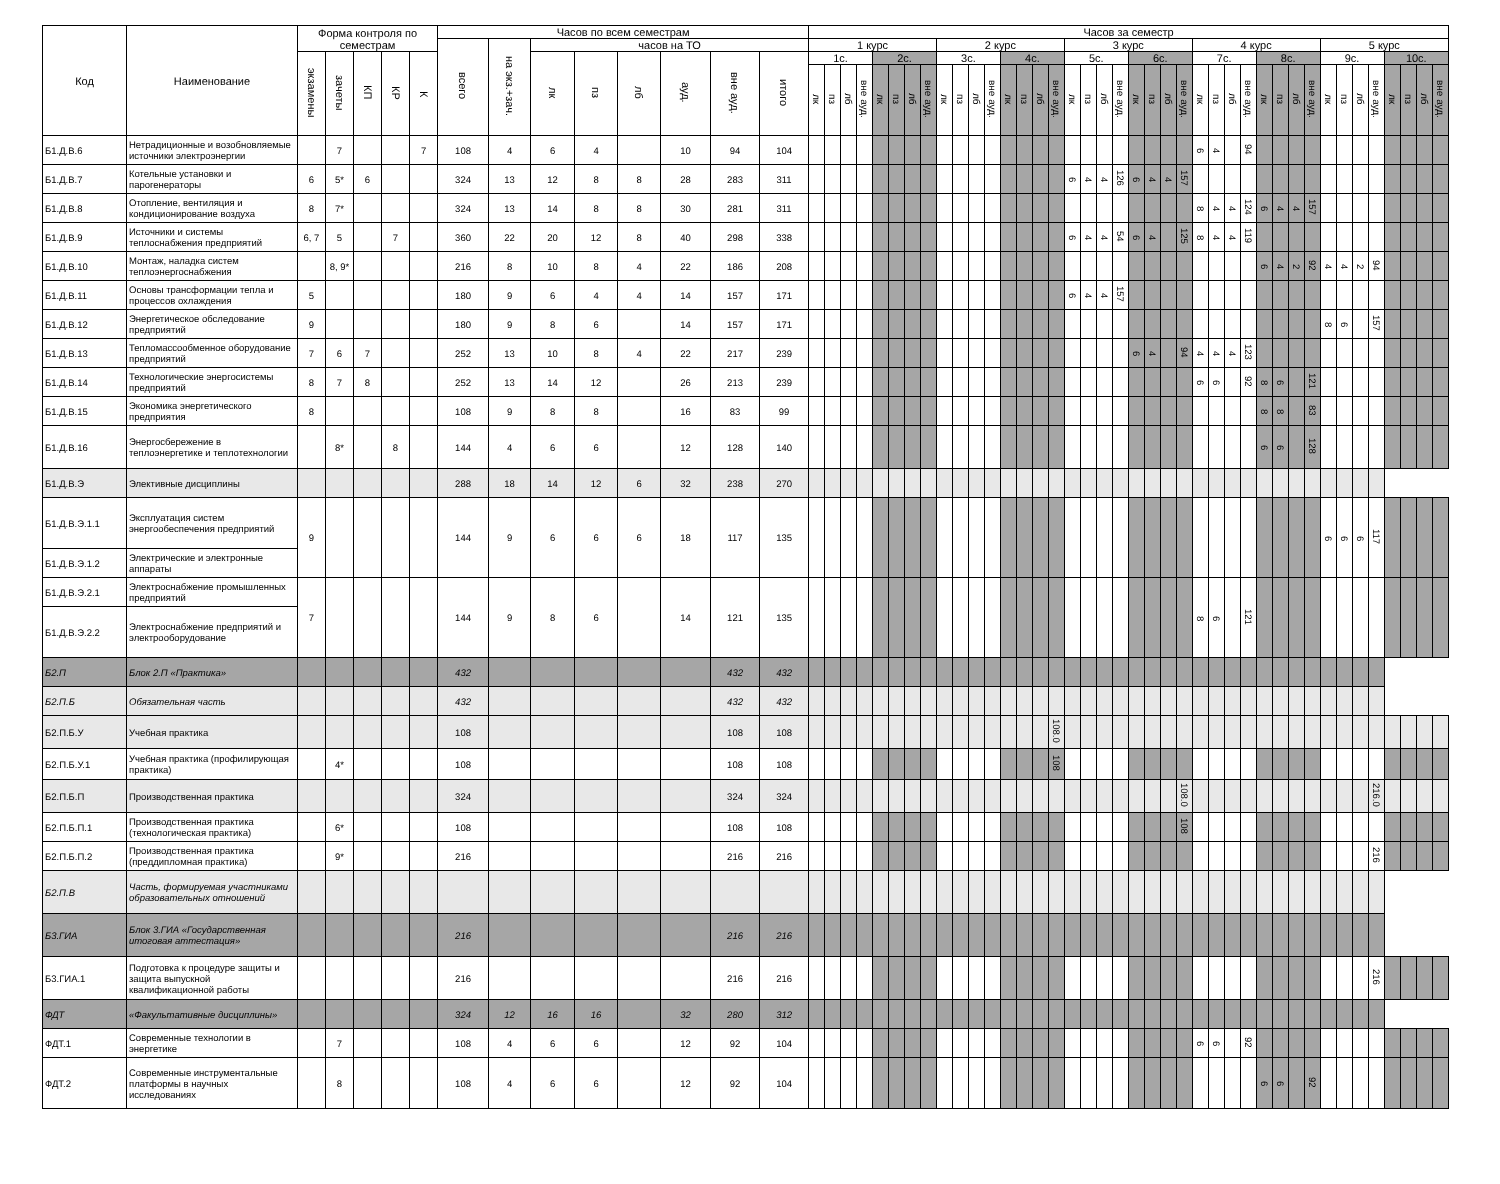| Код | Наименование | Форма контроля по семестрам | | | | | Часов по всем семестрам | | | | | | | | Часов за семестр | | | | | | | | | | | | | | | | | | | | | | | | | | | | | | | | | | | | | | | |
| --- | --- | --- | --- | --- | --- | --- | --- | --- | --- | --- | --- | --- | --- | --- | --- | --- | --- | --- | --- | --- | --- | --- | --- | --- | --- | --- | --- | --- | --- | --- | --- | --- | --- | --- | --- | --- | --- | --- | --- | --- | --- | --- | --- | --- | --- | --- | --- | --- | --- | --- | --- | --- | --- | --- |
| | | | | | | | всего | на экз.+зач. | часов на ТО | | | | | | 1 курс | | | | | | | | 2 курс | | | | | | | | 3 курс | | | | | | | | 4 курс | | | | | | | | 5 курс | | | | | | | |
| | | экзамены | зачеты | КП | КР | К | | | лк | пз | лб | ауд. | вне ауд. | итого | 1с. | | | | 2с. | | | | 3с. | | | | 4с. | | | | 5с. | | | | 6с. | | | | 7с. | | | | 8с. | | | | 9с. | | | | 10с. | | | |
| | | | | | | | | | | | | | | | лк | пз | лб | вне ауд. | лк | пз | лб | вне ауд. | лк | пз | лб | вне ауд. | лк | пз | лб | вне ауд. | лк | пз | лб | вне ауд. | лк | пз | лб | вне ауд. | лк | пз | лб | вне ауд. | лк | пз | лб | вне ауд. | лк | пз | лб | вне ауд. | лк | пз | лб | вне ауд. |
| Б1.Д.В.6 | Нетрадиционные и возобновляемые источники электроэнергии | | 7 | | | 7 | 108 | 4 | 6 | 4 | | 10 | 94 | 104 | | | | | | | | | | | | | | | | | | | | | | | | | 6 | 4 | | 94 | | | | | | | | | | | | |
| Б1.Д.В.7 | Котельные установки и парогенераторы | 6 | 5* | 6 | | | 324 | 13 | 12 | 8 | 8 | 28 | 283 | 311 | | | | | | | | | | | | | | | | | 6 | 4 | 4 | 126 | 6 | 4 | 4 | 157 | | | | | | | | | | | | | | | | |
| Б1.Д.В.8 | Отопление, вентиляция и кондиционирование воздуха | 8 | 7* | | | | 324 | 13 | 14 | 8 | 8 | 30 | 281 | 311 | | | | | | | | | | | | | | | | | | | | | | | | | 8 | 4 | 4 | 124 | 6 | 4 | 4 | 157 | | | | | | | | |
| Б1.Д.В.9 | Источники и системы теплоснабжения предприятий | 6, 7 | 5 | | 7 | | 360 | 22 | 20 | 12 | 8 | 40 | 298 | 338 | | | | | | | | | | | | | | | | | 6 | 4 | 4 | 54 | 6 | 4 | | 125 | 8 | 4 | 4 | 119 | | | | | | | | | | | | |
| Б1.Д.В.10 | Монтаж, наладка систем теплоэнергоснабжения | | 8, 9* | | | | 216 | 8 | 10 | 8 | 4 | 22 | 186 | 208 | | | | | | | | | | | | | | | | | | | | | | | | | | | | | 6 | 4 | 2 | 92 | 4 | 4 | 2 | 94 | | | | |
| Б1.Д.В.11 | Основы трансформации тепла и процессов охлаждения | 5 | | | | | 180 | 9 | 6 | 4 | 4 | 14 | 157 | 171 | | | | | | | | | | | | | | | | | 6 | 4 | 4 | 157 | | | | | | | | | | | | | | | | | | | | |
| Б1.Д.В.12 | Энергетическое обследование предприятий | 9 | | | | | 180 | 9 | 8 | 6 | | 14 | 157 | 171 | | | | | | | | | | | | | | | | | | | | | | | | | | | | | | | | | 8 | 6 | | 157 | | | | |
| Б1.Д.В.13 | Тепломассообменное оборудование предприятий | 7 | 6 | 7 | | | 252 | 13 | 10 | 8 | 4 | 22 | 217 | 239 | | | | | | | | | | | | | | | | | | | | | 6 | 4 | | 94 | 4 | 4 | 4 | 123 | | | | | | | | | | | | |
| Б1.Д.В.14 | Технологические энергосистемы предприятий | 8 | 7 | 8 | | | 252 | 13 | 14 | 12 | | 26 | 213 | 239 | | | | | | | | | | | | | | | | | | | | | | | | | 6 | 6 | | 92 | 8 | 6 | | 121 | | | | | | | | |
| Б1.Д.В.15 | Экономика энергетического предприятия | 8 | | | | | 108 | 9 | 8 | 8 | | 16 | 83 | 99 | | | | | | | | | | | | | | | | | | | | | | | | | | | | | 8 | 8 | | 83 | | | | | | | | |
| Б1.Д.В.16 | Энергосбережение в теплоэнергетике и теплотехнологии | | 8* | | 8 | | 144 | 4 | 6 | 6 | | 12 | 128 | 140 | | | | | | | | | | | | | | | | | | | | | | | | | | | | | 6 | 6 | | 128 | | | | | | | | |
| Б1.Д.В.Э | Элективные дисциплины | | | | | | 288 | 18 | 14 | 12 | 6 | 32 | 238 | 270 | | | | | | | | | | | | | | | | | | | | | | | | | | | | | | | | | | | | | | | | |
| Б1.Д.В.Э.1.1 | Эксплуатация систем энергообеспечения предприятий | 9 | | | | | 144 | 9 | 6 | 6 | 6 | 18 | 117 | 135 | | | | | | | | | | | | | | | | | | | | | | | | | | | | | | | | | 6 | 6 | 6 | 117 | | | | |
| Б1.Д.В.Э.1.2 | Электрические и электронные аппараты | | | | | | | | | | | | | | | | | | | | | | | | | | | | | | | | | | | | | | | | | | | | | | | | | | | | | |
| Б1.Д.В.Э.2.1 | Электроснабжение промышленных предприятий | 7 | | | | | 144 | 9 | 8 | 6 | | 14 | 121 | 135 | | | | | | | | | | | | | | | | | | | | | | | | | 8 | 6 | | 121 | | | | | | | | | | | | |
| Б1.Д.В.Э.2.2 | Электроснабжение предприятий и электрооборудование | | | | | | | | | | | | | | | | | | | | | | | | | | | | | | | | | | | | | | | | | | | | | | | | | | | | | |
| Б2.П | Блок 2.П «Практика» | | | | | | 432 | | | | | | 432 | 432 | | | | | | | | | | | | | | | | | | | | | | | | | | | | | | | | | | | | | | | | |
| Б2.П.Б | Обязательная часть | | | | | | 432 | | | | | | 432 | 432 | | | | | | | | | | | | | | | | | | | | | | | | | | | | | | | | | | | | | | | | |
| Б2.П.Б.У | Учебная практика | | | | | | 108 | | | | | | 108 | 108 | | | | | | | | | | | | | | | | 108.0 | | | | | | | | | | | | | | | | | | | | | | | | |
| Б2.П.Б.У.1 | Учебная практика (профилирующая практика) | | 4* | | | | 108 | | | | | | 108 | 108 | | | | | | | | | | | | | | | | 108 | | | | | | | | | | | | | | | | | | | | | | | | |
| Б2.П.Б.П | Производственная практика | | | | | | 324 | | | | | | 324 | 324 | | | | | | | | | | | | | | | | | | | | | | | | 108.0 | | | | | | | | | | | | 216.0 | | | | |
| Б2.П.Б.П.1 | Производственная практика (технологическая практика) | | 6* | | | | 108 | | | | | | 108 | 108 | | | | | | | | | | | | | | | | | | | | | | | | 108 | | | | | | | | | | | | | | | | |
| Б2.П.Б.П.2 | Производственная практика (преддипломная практика) | | 9* | | | | 216 | | | | | | 216 | 216 | | | | | | | | | | | | | | | | | | | | | | | | | | | | | | | | | | | | 216 | | | | |
| Б2.П.В | Часть, формируемая участниками образовательных отношений | | | | | | | | | | | | | | | | | | | | | | | | | | | | | | | | | | | | | | | | | | | | | | | | | | | | | |
| Б3.ГИА | Блок 3.ГИА «Государственная итоговая аттестация» | | | | | | 216 | | | | | | 216 | 216 | | | | | | | | | | | | | | | | | | | | | | | | | | | | | | | | | | | | | | | | |
| Б3.ГИА.1 | Подготовка к процедуре защиты и защита выпускной квалификационной работы | | | | | | 216 | | | | | | 216 | 216 | | | | | | | | | | | | | | | | | | | | | | | | | | | | | | | | | | | | 216 | | | | |
| ФДТ | «Факультативные дисциплины» | | | | | | 324 | 12 | 16 | 16 | | 32 | 280 | 312 | | | | | | | | | | | | | | | | | | | | | | | | | | | | | | | | | | | | | | | | |
| ФДТ.1 | Современные технологии в энергетике | | 7 | | | | 108 | 4 | 6 | 6 | | 12 | 92 | 104 | | | | | | | | | | | | | | | | | | | | | | | | | 6 | 6 | | 92 | | | | | | | | | | | | |
| ФДТ.2 | Современные инструментальные платформы в научных исследованиях | | 8 | | | | 108 | 4 | 6 | 6 | | 12 | 92 | 104 | | | | | | | | | | | | | | | | | | | | | | | | | | | | | 6 | 6 | | 92 | | | | | | | | |